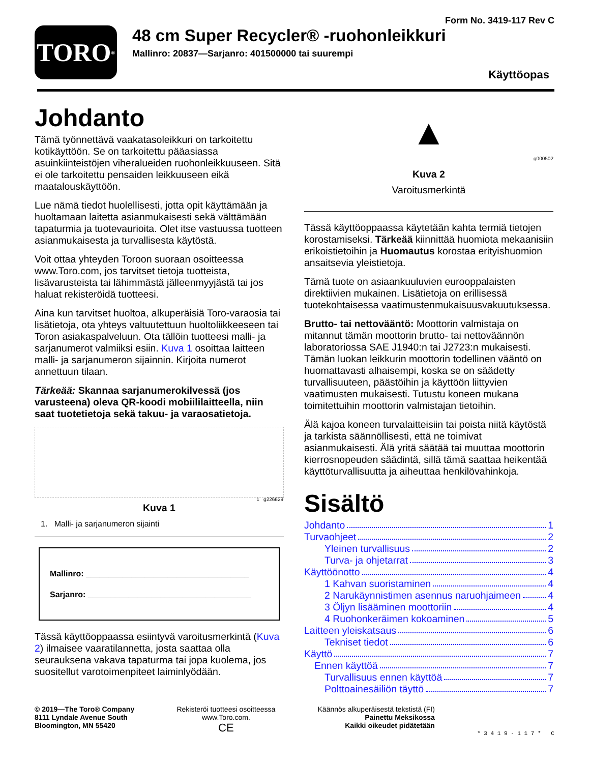TORO<sup>®</sup>
Form No. 3419-117 Rev C
48 cm Super Recycler® -ruohonleikkuri
Mallinro: 20837—Sarjanro: 401500000 tai suurempi
Käyttöopas
Johdanto
Tämä työnnettävä vaakatasoleikkuri on tarkoitettu kotikäyttöön. Se on tarkoitettu pääasiassa asuinkiinteistöjen viheralueiden ruohonleikkuuseen. Sitä ei ole tarkoitettu pensaiden leikkuuseen eikä maatalouskäyttöön.
Lue nämä tiedot huolellisesti, jotta opit käyttämään ja huoltamaan laitetta asianmukaisesti sekä välttämään tapaturmia ja tuotevaurioita. Olet itse vastuussa tuotteen asianmukaisesta ja turvallisesta käytöstä.
Voit ottaa yhteyden Toroon suoraan osoitteessa www.Toro.com, jos tarvitset tietoja tuotteista, lisävarusteista tai lähimmästä jälleenmyyjästä tai jos haluat rekisteröidä tuotteesi.
Aina kun tarvitset huoltoa, alkuperäisiä Toro-varaosia tai lisätietoja, ota yhteys valtuutettuun huoltoliikkeeseen tai Toron asiakaspalveluun. Ota tällöin tuotteesi malli- ja sarjanumerot valmiiksi esiin. Kuva 1 osoittaa laitteen malli- ja sarjanumeron sijainnin. Kirjoita numerot annettuun tilaan.
Tärkeää: Skannaa sarjanumerokilvessä (jos varusteena) oleva QR-koodi mobiililaitteella, niin saat tuotetietoja sekä takuu- ja varaosatietoja.
1 g226629
Kuva 1
1. Malli- ja sarjanumeron sijainti
Mallinro: ____________________________________
Sarjanro: ____________________________________
Tässä käyttöoppaassa esiintyvä varoitusmerkintä (Kuva 2) ilmaisee vaaratilannetta, josta saattaa olla seurauksena vakava tapaturma tai jopa kuolema, jos suositellut varotoimenpiteet laiminlyödään.
▲
g000502
Kuva 2
Varoitusmerkintä
Tässä käyttöoppaassa käytetään kahta termiä tietojen korostamiseksi. Tärkeää kiinnittää huomiota mekaanisiin erikoistietoihin ja Huomautus korostaa erityishuomion ansaitsevia yleistietoja.
Tämä tuote on asiaankuuluvien eurooppalaisten direktiivien mukainen. Lisätietoja on erillisessä tuotekohtaisessa vaatimustenmukaisuusvakuutuksessa.
Brutto- tai nettovääntö: Moottorin valmistaja on mitannut tämän moottorin brutto- tai nettoväännön laboratoriossa SAE J1940:n tai J2723:n mukaisesti. Tämän luokan leikkurin moottorin todellinen vääntö on huomattavasti alhaisempi, koska se on säädetty turvallisuuteen, päästöihin ja käyttöön liittyvien vaatimusten mukaisesti. Tutustu koneen mukana toimitettuihin moottorin valmistajan tietoihin.
Älä kajoa koneen turvalaitteisiin tai poista niitä käytöstä ja tarkista säännöllisesti, että ne toimivat asianmukaisesti. Älä yritä säätää tai muuttaa moottorin kierrosnopeuden säädintä, sillä tämä saattaa heikentää käyttöturvallisuutta ja aiheuttaa henkilövahinkoja.
Sisältö
Johdanto 1
Turvaohjeet 2
Yleinen turvallisuus 2
Turva- ja ohjetarrat 3
Käyttöönotto 4
1 Kahvan suoristaminen 4
2 Narukäynnistimen asennus naruohjaimeen 4
3 Öljyn lisääminen moottoriin 4
4 Ruohonkeräimen kokoaminen 5
Laitteen yleiskatsaus 6
Tekniset tiedot 6
Käyttö 7
Ennen käyttöä 7
Turvallisuus ennen käyttöä 7
Polttoainesäiliön täyttö 7
© 2019—The Toro® Company
8111 Lyndale Avenue South
Bloomington, MN 55420
Rekisteröi tuotteesi osoitteessa
www.Toro.com.
CE
Käännös alkuperäisestä tekstistä (FI)
Painettu Meksikossa
Kaikki oikeudet pidätetään
* 3 4 1 9 - 1 1 7 * C